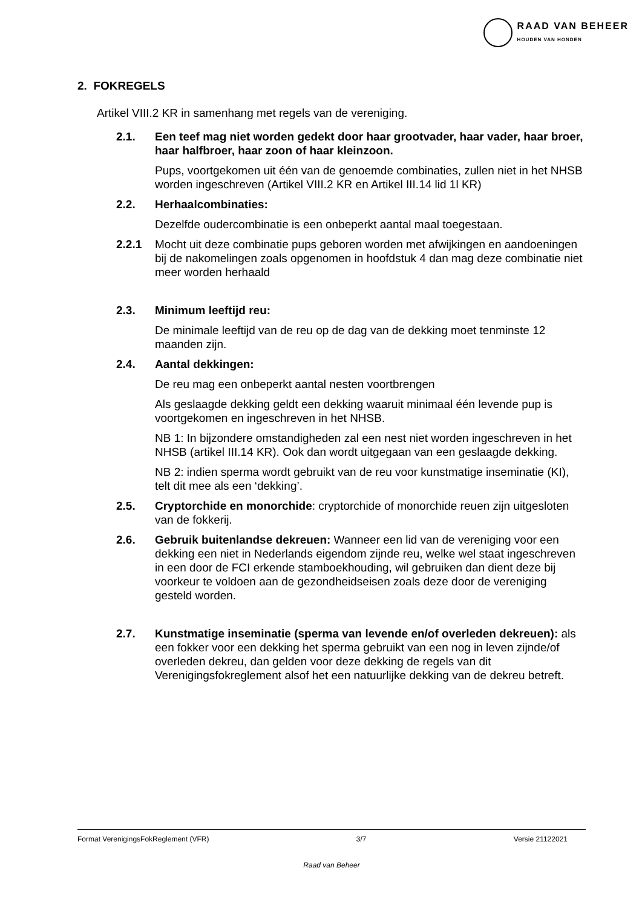RAAD VAN BEHEER
HOUDEN VAN HONDEN
2. FOKREGELS
Artikel VIII.2 KR in samenhang met regels van de vereniging.
2.1. Een teef mag niet worden gedekt door haar grootvader, haar vader, haar broer, haar halfbroer, haar zoon of haar kleinzoon.
Pups, voortgekomen uit één van de genoemde combinaties, zullen niet in het NHSB worden ingeschreven (Artikel VIII.2 KR en Artikel III.14 lid 1l KR)
2.2. Herhaalcombinaties:
Dezelfde oudercombinatie is een onbeperkt aantal maal toegestaan.
2.2.1 Mocht uit deze combinatie pups geboren worden met afwijkingen en aandoeningen bij de nakomelingen zoals opgenomen in hoofdstuk 4 dan mag deze combinatie niet meer worden herhaald
2.3. Minimum leeftijd reu:
De minimale leeftijd van de reu op de dag van de dekking moet tenminste 12 maanden zijn.
2.4. Aantal dekkingen:
De reu mag een onbeperkt aantal nesten voortbrengen
Als geslaagde dekking geldt een dekking waaruit minimaal één levende pup is voortgekomen en ingeschreven in het NHSB.
NB 1: In bijzondere omstandigheden zal een nest niet worden ingeschreven in het NHSB (artikel III.14 KR). Ook dan wordt uitgegaan van een geslaagde dekking.
NB 2: indien sperma wordt gebruikt van de reu voor kunstmatige inseminatie (KI), telt dit mee als een ‘dekking’.
2.5. Cryptorchide en monorchide: cryptorchide of monorchide reuen zijn uitgesloten van de fokkerij.
2.6. Gebruik buitenlandse dekreuen: Wanneer een lid van de vereniging voor een dekking een niet in Nederlands eigendom zijnde reu, welke wel staat ingeschreven in een door de FCI erkende stamboekhouding, wil gebruiken dan dient deze bij voorkeur te voldoen aan de gezondheidseisen zoals deze door de vereniging gesteld worden.
2.7. Kunstmatige inseminatie (sperma van levende en/of overleden dekreuen): als een fokker voor een dekking het sperma gebruikt van een nog in leven zijnde/of overleden dekreu, dan gelden voor deze dekking de regels van dit Verenigingsfokreglement alsof het een natuurlijke dekking van de dekreu betreft.
Format VerenigingsFokReglement (VFR) 3/7 Versie 21122021
Raad van Beheer